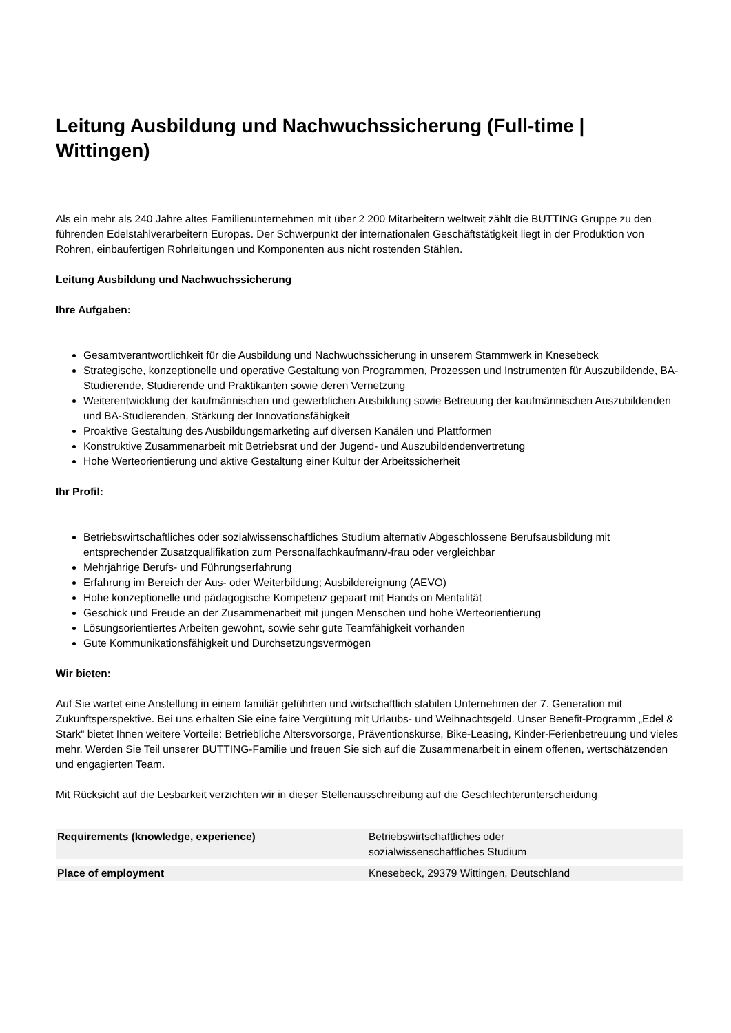Leitung Ausbildung und Nachwuchssicherung (Full-time | Wittingen)
Als ein mehr als 240 Jahre altes Familienunternehmen mit über 2 200 Mitarbeitern weltweit zählt die BUTTING Gruppe zu den führenden Edelstahlverarbeitern Europas. Der Schwerpunkt der internationalen Geschäftstätigkeit liegt in der Produktion von Rohren, einbaufertigen Rohrleitungen und Komponenten aus nicht rostenden Stählen.
Leitung Ausbildung und Nachwuchssicherung
Ihre Aufgaben:
Gesamtverantwortlichkeit für die Ausbildung und Nachwuchssicherung in unserem Stammwerk in Knesebeck
Strategische, konzeptionelle und operative Gestaltung von Programmen, Prozessen und Instrumenten für Auszubildende, BA-Studierende, Studierende und Praktikanten sowie deren Vernetzung
Weiterentwicklung der kaufmännischen und gewerblichen Ausbildung sowie Betreuung der kaufmännischen Auszubildenden und BA-Studierenden, Stärkung der Innovationsfähigkeit
Proaktive Gestaltung des Ausbildungsmarketing auf diversen Kanälen und Plattformen
Konstruktive Zusammenarbeit mit Betriebsrat und der Jugend- und Auszubildendenvertretung
Hohe Werteorientierung und aktive Gestaltung einer Kultur der Arbeitssicherheit
Ihr Profil:
Betriebswirtschaftliches oder sozialwissenschaftliches Studium alternativ Abgeschlossene Berufsausbildung mit entsprechender Zusatzqualifikation zum Personalfachkaufmann/-frau oder vergleichbar
Mehrjährige Berufs- und Führungserfahrung
Erfahrung im Bereich der Aus- oder Weiterbildung; Ausbildereignung (AEVO)
Hohe konzeptionelle und pädagogische Kompetenz gepaart mit Hands on Mentalität
Geschick und Freude an der Zusammenarbeit mit jungen Menschen und hohe Werteorientierung
Lösungsorientiertes Arbeiten gewohnt, sowie sehr gute Teamfähigkeit vorhanden
Gute Kommunikationsfähigkeit und Durchsetzungsvermögen
Wir bieten:
Auf Sie wartet eine Anstellung in einem familiär geführten und wirtschaftlich stabilen Unternehmen der 7. Generation mit Zukunftsperspektive. Bei uns erhalten Sie eine faire Vergütung mit Urlaubs- und Weihnachtsgeld. Unser Benefit-Programm „Edel & Stark“ bietet Ihnen weitere Vorteile: Betriebliche Altersvorsorge, Präventionskurse, Bike-Leasing, Kinder-Ferienbetreuung und vieles mehr. Werden Sie Teil unserer BUTTING-Familie und freuen Sie sich auf die Zusammenarbeit in einem offenen, wertschätzenden und engagierten Team.
Mit Rücksicht auf die Lesbarkeit verzichten wir in dieser Stellenausschreibung auf die Geschlechterunterscheidung
| Requirements (knowledge, experience) | Betriebswirtschaftliches oder sozialwissenschaftliches Studium |
| Place of employment | Knesebeck, 29379 Wittingen, Deutschland |